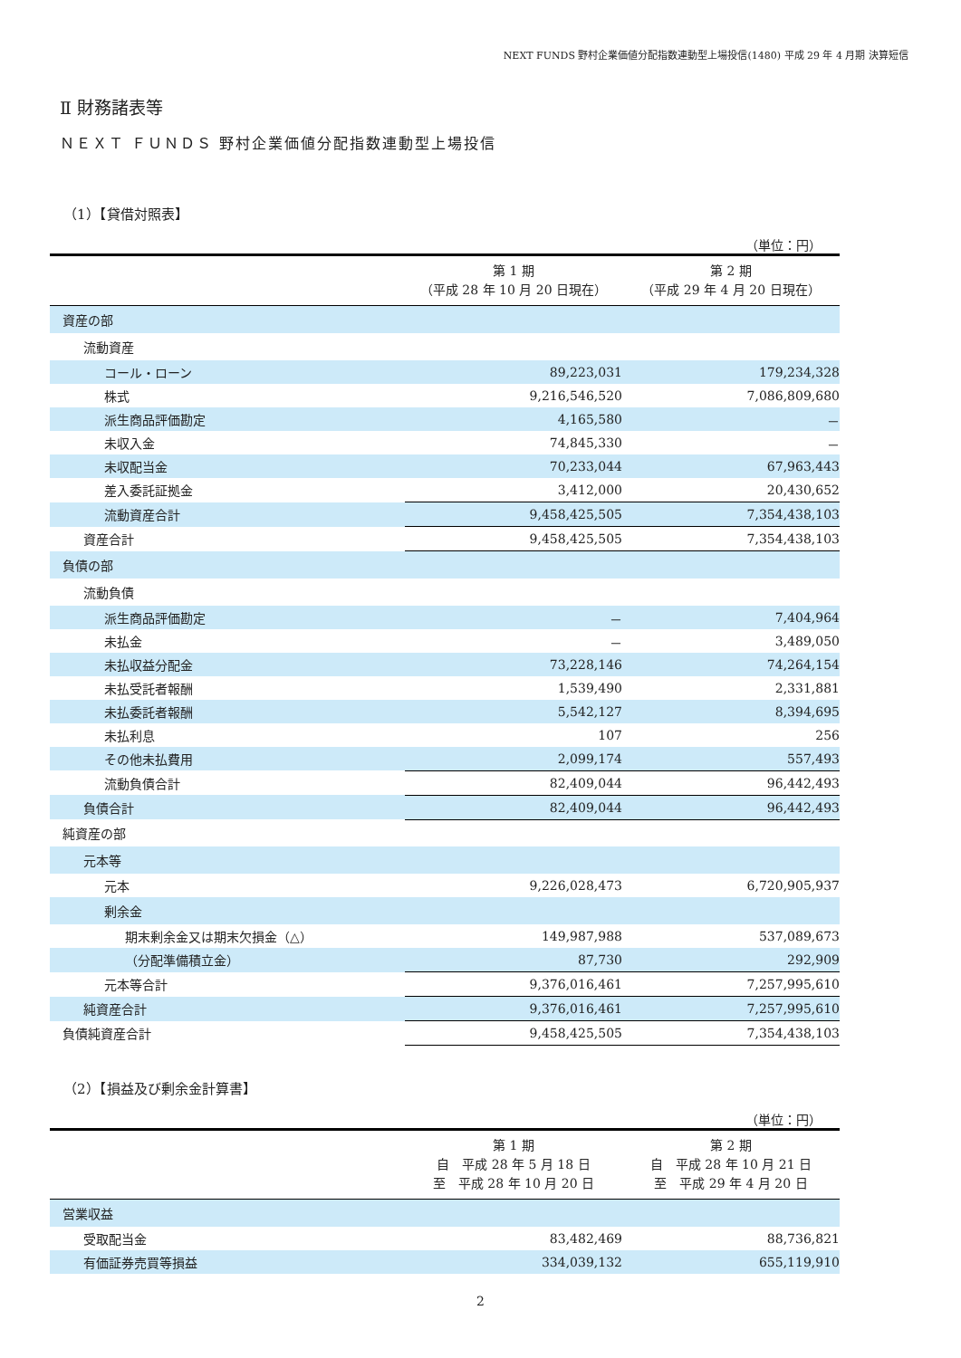NEXT FUNDS 野村企業価値分配指数連動型上場投信(1480) 平成 29 年 4 月期 決算短信
Ⅱ 財務諸表等
ＮＥＸＴ ＦＵＮＤＳ 野村企業価値分配指数連動型上場投信
（1）【貸借対照表】
（単位：円）
| | 第 1 期 （平成 28 年 10 月 20 日現在） | 第 2 期 （平成 29 年 4 月 20 日現在） |
| --- | --- | --- |
| 資産の部 | | |
| 流動資産 | | |
| コール・ローン | 89,223,031 | 179,234,328 |
| 株式 | 9,216,546,520 | 7,086,809,680 |
| 派生商品評価勘定 | 4,165,580 | － |
| 未収入金 | 74,845,330 | － |
| 未収配当金 | 70,233,044 | 67,963,443 |
| 差入委託証拠金 | 3,412,000 | 20,430,652 |
| 流動資産合計 | 9,458,425,505 | 7,354,438,103 |
| 資産合計 | 9,458,425,505 | 7,354,438,103 |
| 負債の部 | | |
| 流動負債 | | |
| 派生商品評価勘定 | － | 7,404,964 |
| 未払金 | － | 3,489,050 |
| 未払収益分配金 | 73,228,146 | 74,264,154 |
| 未払受託者報酬 | 1,539,490 | 2,331,881 |
| 未払委託者報酬 | 5,542,127 | 8,394,695 |
| 未払利息 | 107 | 256 |
| その他未払費用 | 2,099,174 | 557,493 |
| 流動負債合計 | 82,409,044 | 96,442,493 |
| 負債合計 | 82,409,044 | 96,442,493 |
| 純資産の部 | | |
| 元本等 | | |
| 元本 | 9,226,028,473 | 6,720,905,937 |
| 剰余金 | | |
| 期末剰余金又は期末欠損金（△） | 149,987,988 | 537,089,673 |
| （分配準備積立金） | 87,730 | 292,909 |
| 元本等合計 | 9,376,016,461 | 7,257,995,610 |
| 純資産合計 | 9,376,016,461 | 7,257,995,610 |
| 負債純資産合計 | 9,458,425,505 | 7,354,438,103 |
（2）【損益及び剰余金計算書】
（単位：円）
| | 第 1 期 自 平成 28 年 5 月 18 日 至 平成 28 年 10 月 20 日 | 第 2 期 自 平成 28 年 10 月 21 日 至 平成 29 年 4 月 20 日 |
| --- | --- | --- |
| 営業収益 | | |
| 受取配当金 | 83,482,469 | 88,736,821 |
| 有価証券売買等損益 | 334,039,132 | 655,119,910 |
2